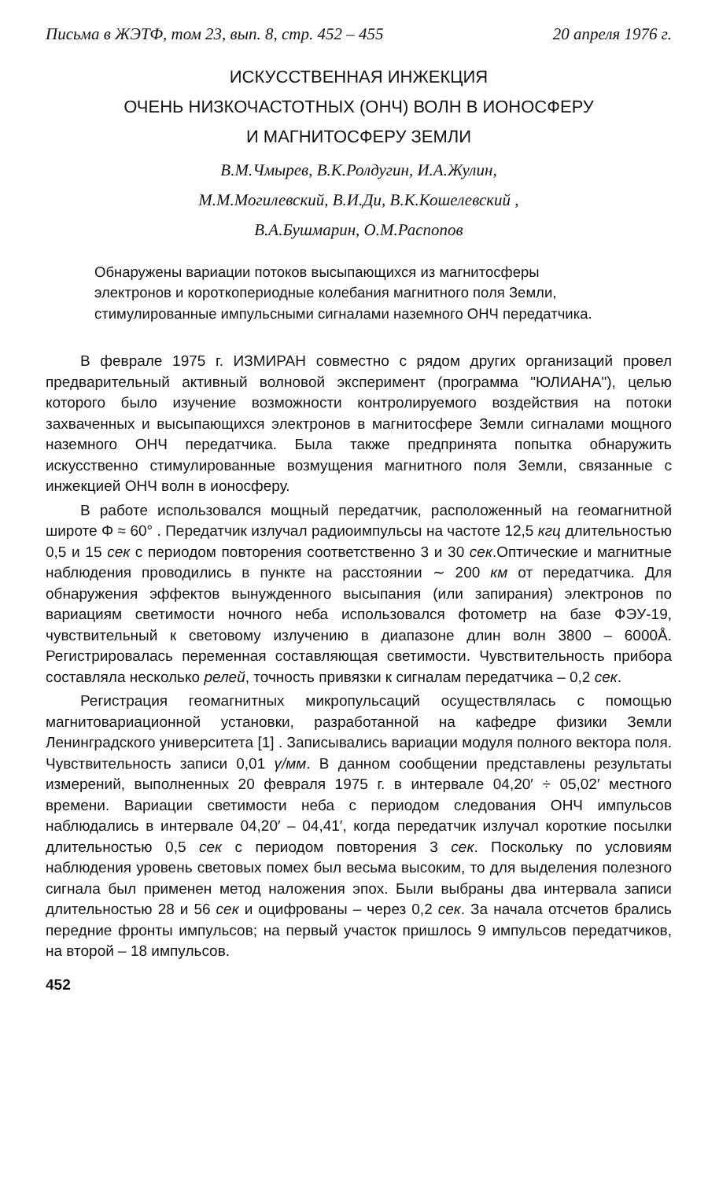Письма в ЖЭТФ, том 23, вып. 8, стр. 452 – 455 20 апреля 1976 г.
ИСКУССТВЕННАЯ ИНЖЕКЦИЯ
ОЧЕНЬ НИЗКОЧАСТОТНЫХ (ОНЧ) ВОЛН В ИОНОСФЕРУ
И МАГНИТОСФЕРУ ЗЕМЛИ
В.М.Чмырев, В.К.Ролдугин, И.А.Жулин,
М.М.Могилевский, В.И.Ди, В.К.Кошелевский ,
В.А.Бушмарин, О.М.Распопов
Обнаружены вариации потоков высыпающихся из магнитосферы электронов и короткопериодные колебания магнитного поля Земли, стимулированные импульсными сигналами наземного ОНЧ передатчика.
В феврале 1975 г. ИЗМИРАН совместно с рядом других организаций провел предварительный активный волновой эксперимент (программа "ЮЛИАНА"), целью которого было изучение возможности контролируемого воздействия на потоки захваченных и высыпающихся электронов в магнитосфере Земли сигналами мощного наземного ОНЧ передатчика. Была также предпринята попытка обнаружить искусственно стимулированные возмущения магнитного поля Земли, связанные с инжекцией ОНЧ волн в ионосферу.
В работе использовался мощный передатчик, расположенный на геомагнитной широте Φ ≈ 60° . Передатчик излучал радиоимпульсы на частоте 12,5 кгц длительностью 0,5 и 15 сек с периодом повторения соответственно 3 и 30 сек.Оптические и магнитные наблюдения проводились в пункте на расстоянии ∼ 200 км от передатчика. Для обнаружения эффектов вынужденного высыпания (или запирания) электронов по вариациям светимости ночного неба использовался фотометр на базе ФЭУ-19, чувствительный к световому излучению в диапазоне длин волн 3800 – 6000Å. Регистрировалась переменная составляющая светимости. Чувствительность прибора составляла несколько релей, точность привязки к сигналам передатчика – 0,2 сек.
Регистрация геомагнитных микропульсаций осуществлялась с помощью магнитовариационной установки, разработанной на кафедре физики Земли Ленинградского университета [1] . Записывались вариации модуля полного вектора поля. Чувствительность записи 0,01 γ/мм. В данном сообщении представлены результаты измерений, выполненных 20 февраля 1975 г. в интервале 04,20′ ÷ 05,02′ местного времени. Вариации светимости неба с периодом следования ОНЧ импульсов наблюдались в интервале 04,20′ – 04,41′, когда передатчик излучал короткие посылки длительностью 0,5 сек с периодом повторения 3 сек. Поскольку по условиям наблюдения уровень световых помех был весьма высоким, то для выделения полезного сигнала был применен метод наложения эпох. Были выбраны два интервала записи длительностью 28 и 56 сек и оцифрованы – через 0,2 сек. За начала отсчетов брались передние фронты импульсов; на первый участок пришлось 9 импульсов передатчиков, на второй – 18 импульсов.
452